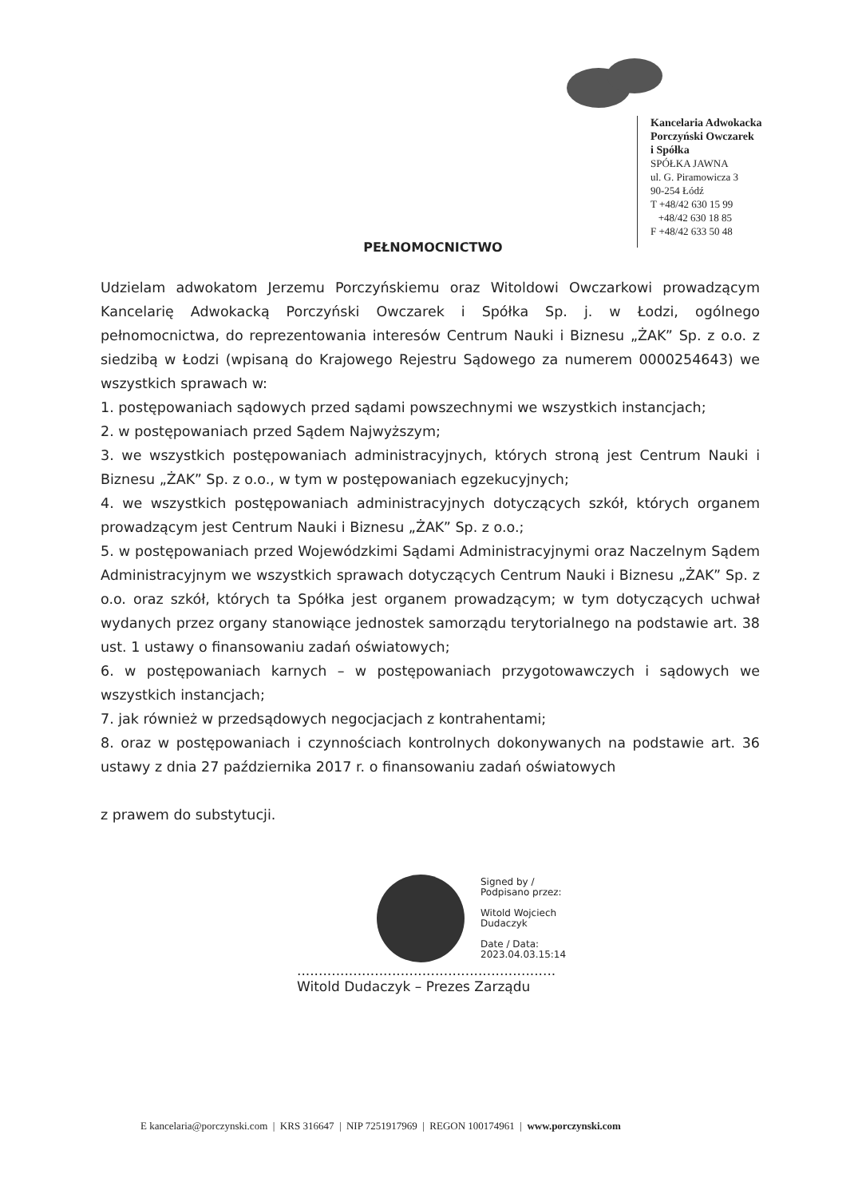Kancelaria Adwokacka
Porczyński Owczarek
i Spółka
SPÓŁKA JAWNA
ul. G. Piramowicza 3
90-254 Łódź
T +48/42 630 15 99
+48/42 630 18 85
F +48/42 633 50 48
PEŁNOMOCNICTWO
Udzielam adwokatom Jerzemu Porczyńskiemu oraz Witoldowi Owczarkowi prowadzącym Kancelarię Adwokacką Porczyński Owczarek i Spółka Sp. j. w Łodzi, ogólnego pełnomocnictwa, do reprezentowania interesów Centrum Nauki i Biznesu „ŻAK” Sp. z o.o. z siedzibą w Łodzi (wpisaną do Krajowego Rejestru Sądowego za numerem 0000254643) we wszystkich sprawach w:
1. postępowaniach sądowych przed sądami powszechnymi we wszystkich instancjach;
2. w postępowaniach przed Sądem Najwyższym;
3. we wszystkich postępowaniach administracyjnych, których stroną jest Centrum Nauki i Biznesu „ŻAK” Sp. z o.o., w tym w postępowaniach egzekucyjnych;
4. we wszystkich postępowaniach administracyjnych dotyczących szkół, których organem prowadzącym jest Centrum Nauki i Biznesu „ŻAK” Sp. z o.o.;
5. w postępowaniach przed Wojewódzkimi Sądami Administracyjnymi oraz Naczelnym Sądem Administracyjnym we wszystkich sprawach dotyczących Centrum Nauki i Biznesu „ŻAK” Sp. z o.o. oraz szkół, których ta Spółka jest organem prowadzącym; w tym dotyczących uchwał wydanych przez organy stanowiące jednostek samorządu terytorialnego na podstawie art. 38 ust. 1 ustawy o finansowaniu zadań oświatowych;
6. w postępowaniach karnych – w postępowaniach przygotowawczych i sądowych we wszystkich instancjach;
7. jak również w przedsądowych negocjacjach z kontrahentami;
8. oraz w postępowaniach i czynnościach kontrolnych dokonywanych na podstawie art. 36 ustawy z dnia 27 października 2017 r. o finansowaniu zadań oświatowych
z prawem do substytucji.
Signed by /
Podpisano przez:
Witold Wojciech
Dudaczyk
Date / Data:
2023.04.03.15:14
............................................................
Witold Dudaczyk – Prezes Zarządu
E kancelaria@porczynski.com | KRS 316647 | NIP 7251917969 | REGON 100174961 | www.porczynski.com